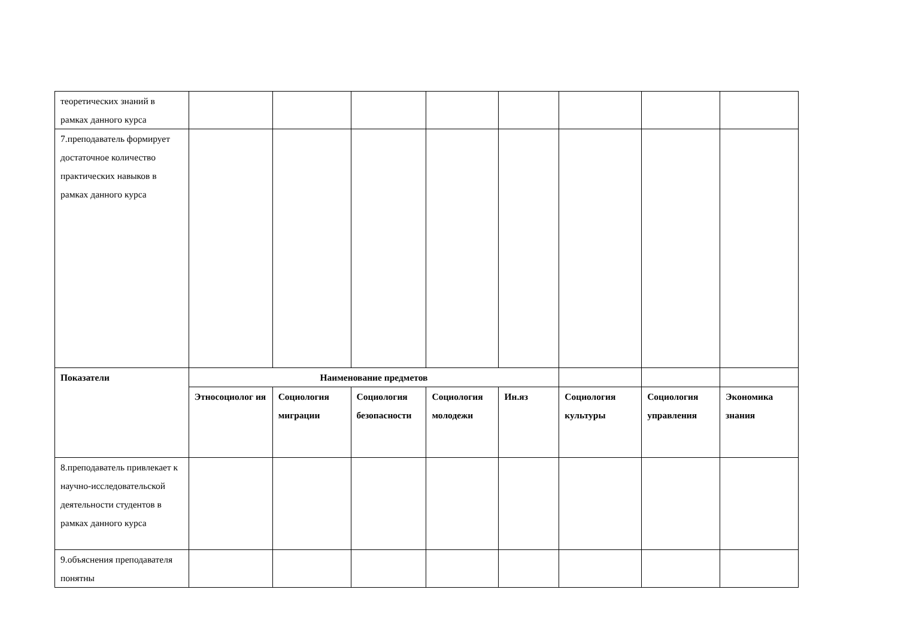| теоретических знаний в рамках данного курса | | | | | | | | |
| 7.преподаватель формирует достаточное количество практических навыков в рамках данного курса | | | | | | | | |
| Показатели | Наименование предметов | | | | | | | |
| | Этносоциолог ия | Социология миграции | Социология безопасности | Социология молодежи | Ин.яз | Социология культуры | Социология управления | Экономика знания |
| 8.преподаватель привлекает к научно-исследовательской деятельности студентов в рамках данного курса | | | | | | | | |
| 9.объяснения преподавателя понятны | | | | | | | | |